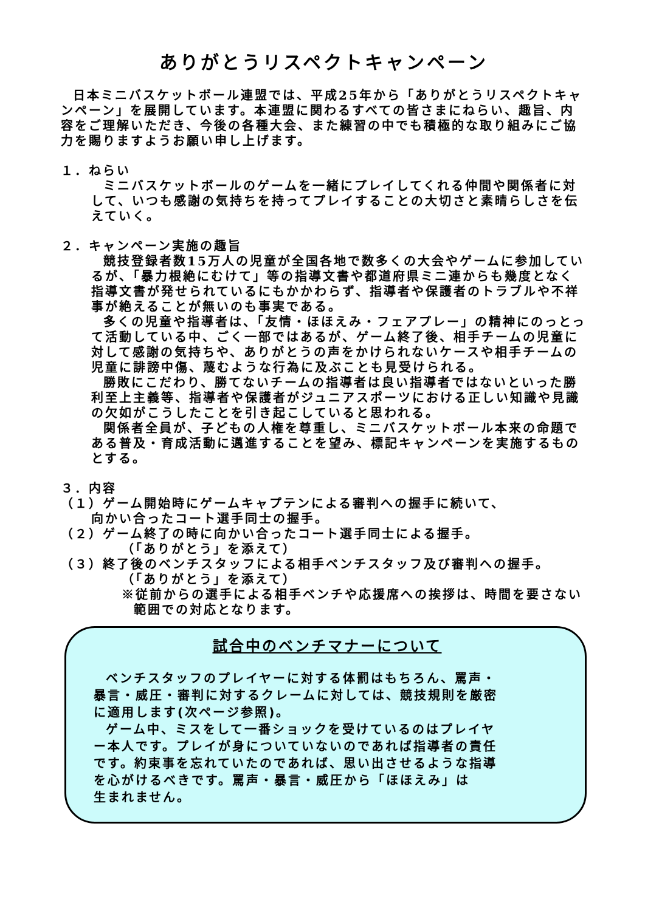ありがとうリスペクトキャンペーン
日本ミニバスケットボール連盟では、平成25年から「ありがとうリスペクトキャンペーン」を展開しています。本連盟に関わるすべての皆さまにねらい、趣旨、内容をご理解いただき、今後の各種大会、また練習の中でも積極的な取り組みにご協力を賜りますようお願い申し上げます。
１．ねらい
ミニバスケットボールのゲームを一緒にプレイしてくれる仲間や関係者に対して、いつも感謝の気持ちを持ってプレイすることの大切さと素晴らしさを伝えていく。
２．キャンペーン実施の趣旨
競技登録者数15万人の児童が全国各地で数多くの大会やゲームに参加しているが、「暴力根絶にむけて」等の指導文書や都道府県ミニ連からも幾度となく指導文書が発せられているにもかかわらず、指導者や保護者のトラブルや不祥事が絶えることが無いのも事実である。
多くの児童や指導者は、「友情・ほほえみ・フェアプレー」の精神にのっとって活動している中、ごく一部ではあるが、ゲーム終了後、相手チームの児童に対して感謝の気持ちや、ありがとうの声をかけられないケースや相手チームの児童に誹謗中傷、蔑むような行為に及ぶことも見受けられる。
勝敗にこだわり、勝てないチームの指導者は良い指導者ではないといった勝利至上主義等、指導者や保護者がジュニアスポーツにおける正しい知識や見識の欠如がこうしたことを引き起こしていると思われる。
関係者全員が、子どもの人権を尊重し、ミニバスケットボール本来の命題である普及・育成活動に邁進することを望み、標記キャンペーンを実施するものとする。
３．内容
（１）ゲーム開始時にゲームキャプテンによる審判への握手に続いて、
向かい合ったコート選手同士の握手。
（２）ゲーム終了の時に向かい合ったコート選手同士による握手。
（「ありがとう」を添えて）
（３）終了後のベンチスタッフによる相手ベンチスタッフ及び審判への握手。
（「ありがとう」を添えて）
※従前からの選手による相手ベンチや応援席への挨拶は、時間を要さない範囲での対応となります。
試合中のベンチマナーについて
ベンチスタッフのプレイヤーに対する体罰はもちろん、罵声・暴言・威圧・審判に対するクレームに対しては、競技規則を厳密に適用します(次ページ参照)。
ゲーム中、ミスをして一番ショックを受けているのはプレイヤー本人です。プレイが身についていないのであれば指導者の責任です。約束事を忘れていたのであれば、思い出させるような指導を心がけるべきです。罵声・暴言・威圧から「ほほえみ」は
生まれません。